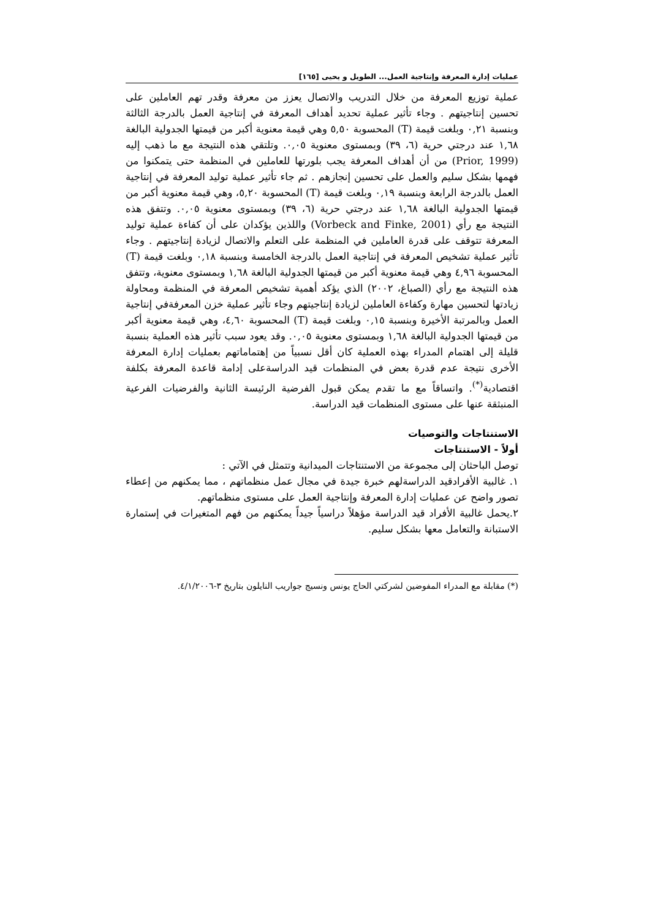عمليات إدارة المعرفة وإنتاجية العمل... الطويل و يحيى [١٦٥]
عملية توزيع المعرفة من خلال التدريب والاتصال يعزز من معرفة وقدر تهم العاملين على تحسين إنتاجيتهم . وجاء تأثير عملية تحديد أهداف المعرفة في إنتاجية العمل بالدرجة الثالثة وبنسبة ٠,٢١ وبلغت قيمة (T) المحسوبة ٥,٥٠ وهي قيمة معنوية أكبر من قيمتها الجدولية البالغة ١,٦٨ عند درجتي حرية (٦، ٣٩) وبمستوى معنوية ٠,٠٥. وتلتقي هذه النتيجة مع ما ذهب إليه (Prior, 1999) من أن أهداف المعرفة يجب بلورتها للعاملين في المنظمة حتى يتمكنوا من فهمها بشكل سليم والعمل على تحسين إنجازهم . ثم جاء تأثير عملية توليد المعرفة في إنتاجية العمل بالدرجة الرابعة وبنسبة ٠,١٩ وبلغت قيمة (T) المحسوبة ٥,٢٠، وهي قيمة معنوية أكبر من قيمتها الجدولية البالغة ١,٦٨ عند درجتي حرية (٦، ٣٩) وبمستوى معنوية ٠,٠٥. وتتفق هذه النتيجة مع رأي (Vorbeck and Finke, 2001) واللذين يؤكدان على أن كفاءة عملية توليد المعرفة تتوقف على قدرة العاملين في المنظمة على التعلم والاتصال لزيادة إنتاجيتهم . وجاء تأثير عملية تشخيص المعرفة في إنتاجية العمل بالدرجة الخامسة وبنسبة ٠,١٨ وبلغت قيمة (T) المحسوبة ٤,٩٦ وهي قيمة معنوية أكبر من قيمتها الجدولية البالغة ١,٦٨ وبمستوى معنوية، وتتفق هذه النتيجة مع رأي (الصباغ، ٢٠٠٢) الذي يؤكد أهمية تشخيص المعرفة في المنظمة ومحاولة زيادتها لتحسين مهارة وكفاءة العاملين لزيادة إنتاجيتهم وجاء تأثير عملية خزن المعرفةفي إنتاجية العمل وبالمرتبة الأخيرة وبنسبة ٠,١٥ وبلغت قيمة (T) المحسوبة ٤,٦٠، وهي قيمة معنوية أكبر من قيمتها الجدولية البالغة ١,٦٨ وبمستوى معنوية ٠,٠٥. وقد يعود سبب تأثير هذه العملية بنسبة قليلة إلى اهتمام المدراء بهذه العملية كان أقل نسبياً من إهتماماتهم بعمليات إدارة المعرفة الأخرى نتيجة عدم قدرة بعض في المنظمات قيد الدراسةعلى إدامة قاعدة المعرفة بكلفة اقتصادية<sup>(*)</sup>. واتساقاً مع ما تقدم يمكن قبول الفرضية الرئيسة الثانية والفرضيات الفرعية المنبثقة عنها على مستوى المنظمات قيد الدراسة.
الاستنتاجات والتوصيات
أولاً - الاستنتاجات
توصل الباحثان إلى مجموعة من الاستنتاجات الميدانية وتتمثل في الآتي :
١. غالبية الأفرادقيد الدراسةلهم خبرة جيدة في مجال عمل منظماتهم ، مما يمكنهم من إعطاء تصور واضح عن عمليات إدارة المعرفة وإنتاجية العمل على مستوى منظماتهم.
٢.يحمل غالبية الأفراد قيد الدراسة مؤهلاً دراسياً جيداً يمكنهم من فهم المتغيرات في إستمارة الاستبانة والتعامل معها بشكل سليم.
(*) مقابلة مع المدراء المفوضين لشركتي الحاج يونس ونسيج جواريب النايلون بتاريخ ٣-٤/١/٢٠٠٦.